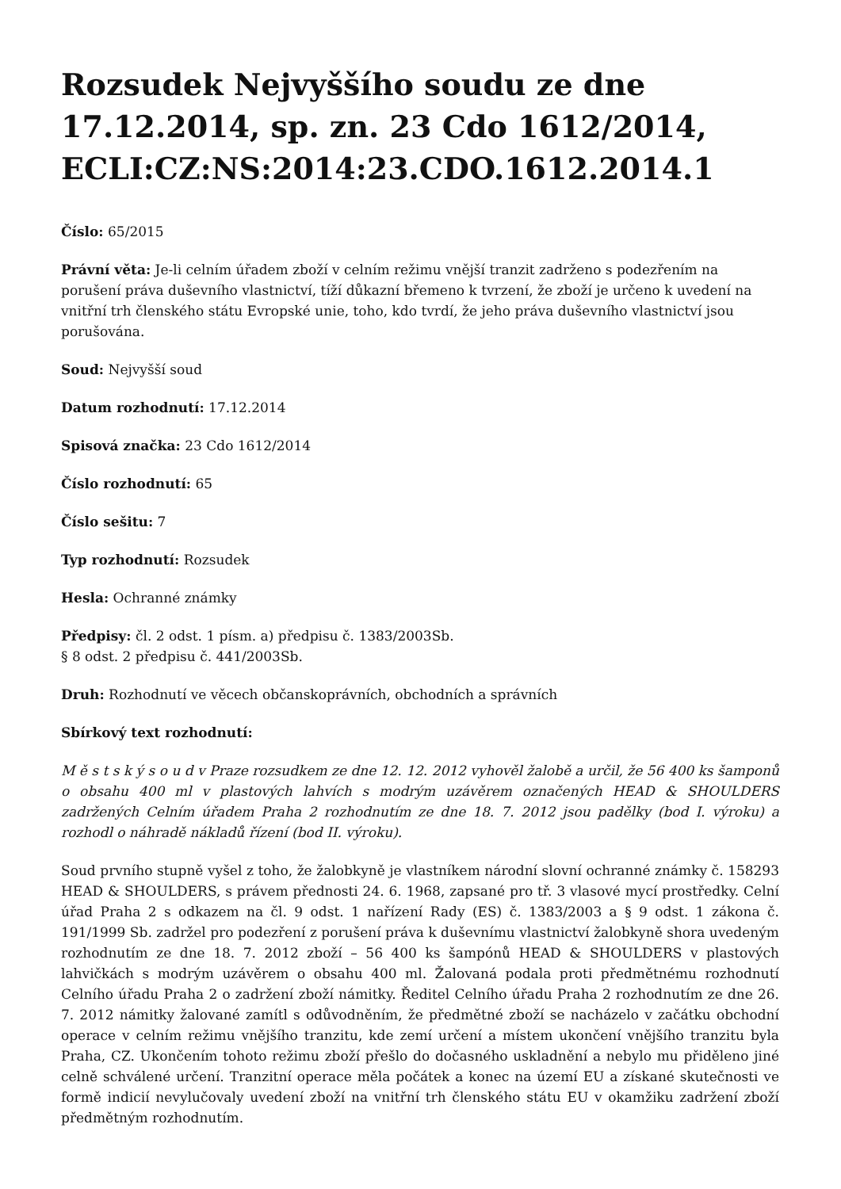Rozsudek Nejvyššího soudu ze dne 17.12.2014, sp. zn. 23 Cdo 1612/2014, ECLI:CZ:NS:2014:23.CDO.1612.2014.1
Číslo: 65/2015
Právní věta: Je-li celním úřadem zboží v celním režimu vnější tranzit zadrženo s podezřením na porušení práva duševního vlastnictví, tíží důkazní břemeno k tvrzení, že zboží je určeno k uvedení na vnitřní trh členského státu Evropské unie, toho, kdo tvrdí, že jeho práva duševního vlastnictví jsou porušována.
Soud: Nejvyšší soud
Datum rozhodnutí: 17.12.2014
Spisová značka: 23 Cdo 1612/2014
Číslo rozhodnutí: 65
Číslo sešitu: 7
Typ rozhodnutí: Rozsudek
Hesla: Ochranné známky
Předpisy: čl. 2 odst. 1 písm. a) předpisu č. 1383/2003Sb.
§ 8 odst. 2 předpisu č. 441/2003Sb.
Druh: Rozhodnutí ve věcech občanskoprávních, obchodních a správních
Sbírkový text rozhodnutí:
M ě s t s k ý s o u d v Praze rozsudkem ze dne 12. 12. 2012 vyhověl žalobě a určil, že 56 400 ks šamponů o obsahu 400 ml v plastových lahvích s modrým uzávěrem označených HEAD & SHOULDERS zadržených Celním úřadem Praha 2 rozhodnutím ze dne 18. 7. 2012 jsou padělky (bod I. výroku) a rozhodl o náhradě nákladů řízení (bod II. výroku).
Soud prvního stupně vyšel z toho, že žalobkyně je vlastníkem národní slovní ochranné známky č. 158293 HEAD & SHOULDERS, s právem přednosti 24. 6. 1968, zapsané pro tř. 3 vlasové mycí prostředky. Celní úřad Praha 2 s odkazem na čl. 9 odst. 1 nařízení Rady (ES) č. 1383/2003 a § 9 odst. 1 zákona č. 191/1999 Sb. zadržel pro podezření z porušení práva k duševnímu vlastnictví žalobkyně shora uvedeným rozhodnutím ze dne 18. 7. 2012 zboží – 56 400 ks šampónů HEAD & SHOULDERS v plastových lahvičkách s modrým uzávěrem o obsahu 400 ml. Žalovaná podala proti předmětnému rozhodnutí Celního úřadu Praha 2 o zadržení zboží námitky. Ředitel Celního úřadu Praha 2 rozhodnutím ze dne 26. 7. 2012 námitky žalované zamítl s odůvodněním, že předmětné zboží se nacházelo v začátku obchodní operace v celním režimu vnějšího tranzitu, kde zemí určení a místem ukončení vnějšího tranzitu byla Praha, CZ. Ukončením tohoto režimu zboží přešlo do dočasného uskladnění a nebylo mu přiděleno jiné celně schválené určení. Tranzitní operace měla počátek a konec na území EU a získané skutečnosti ve formě indicií nevylučovaly uvedení zboží na vnitřní trh členského státu EU v okamžiku zadržení zboží předmětným rozhodnutím.